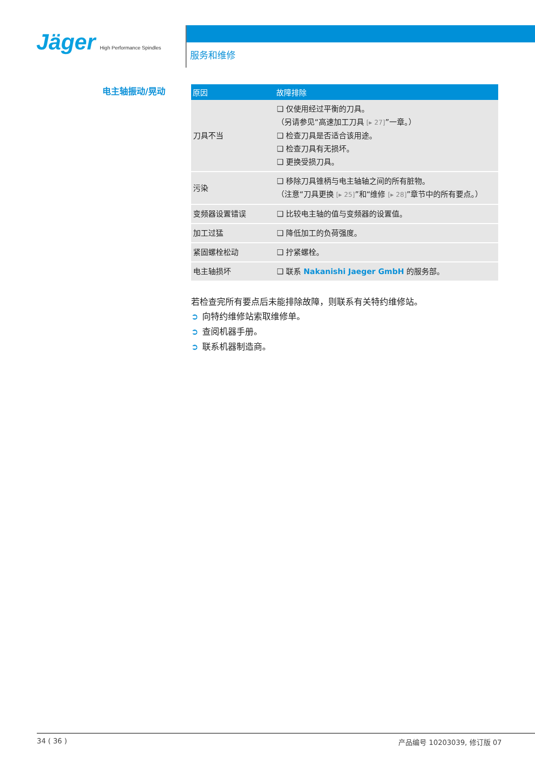Jäger High Performance Spindles
服务和维修
电主轴振动/晃动
| 原因 | 故障排除 |
| --- | --- |
| 刀具不当 | ❑ 仅使用经过平衡的刀具。 （另请参见“高速加工刀具 [▸ 27] ”一章。） ❑ 检查刀具是否适合该用途。 ❑ 检查刀具有无损坏。 ❑ 更换受损刀具。 |
| 污染 | ❑ 移除刀具锥柄与电主轴轴之间的所有脏物。 （注意“刀具更换 [▸ 25] ”和“维修 [▸ 28] ”章节中的所有要点。） |
| 变频器设置错误 | ❑ 比较电主轴的值与变频器的设置值。 |
| 加工过猛 | ❑ 降低加工的负荷强度。 |
| 紧固螺栓松动 | ❑ 拧紧螺栓。 |
| 电主轴损坏 | ❑ 联系 Nakanishi Jaeger GmbH 的服务部。 |
若检查完所有要点后未能排除故障，则联系有关特约维修站。
➲ 向特约维修站索取维修单。
➲ 查阅机器手册。
➲ 联系机器制造商。
34 ( 36 ) 产品编号 10203039, 修订版 07